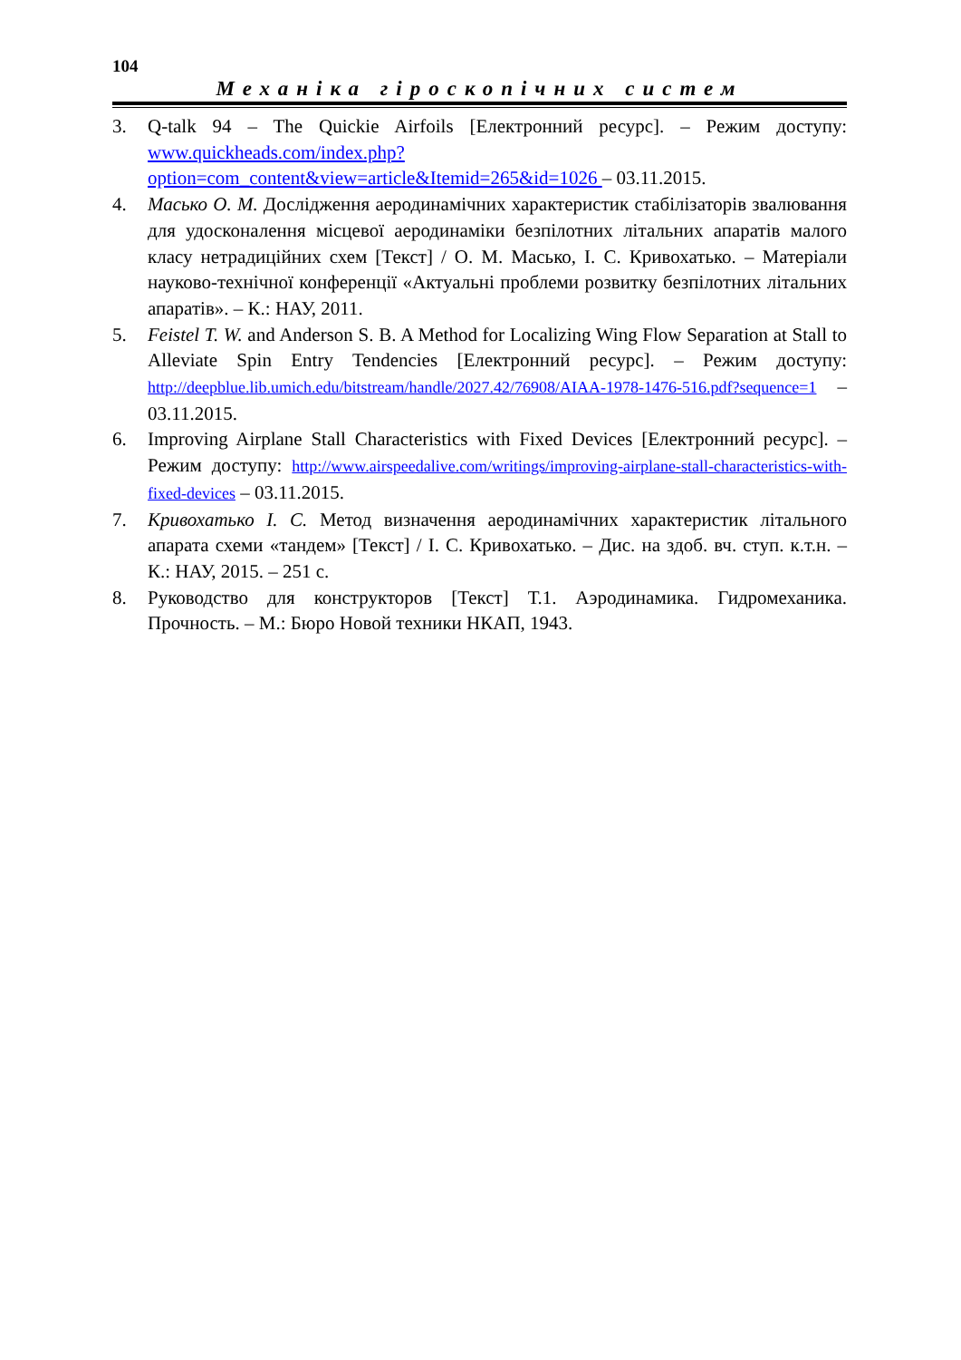104
Механіка гіроскопічних систем
3. Q-talk 94 – The Quickie Airfoils [Електронний ресурс]. – Режим доступу: www.quickheads.com/index.php?option=com_content&view=article&Itemid=265&id=1026 – 03.11.2015.
4. Масько О. М. Дослідження аеродинамічних характеристик стабілізаторів звалювання для удосконалення місцевої аеродинаміки безпілотних літальних апаратів малого класу нетрадиційних схем [Текст] / О. М. Масько, І. С. Кривохатько. – Матеріали науково-технічної конференції «Актуальні проблеми розвитку безпілотних літальних апаратів». – К.: НАУ, 2011.
5. Feistel T. W. and Anderson S. B. A Method for Localizing Wing Flow Separation at Stall to Alleviate Spin Entry Tendencies [Електронний ресурс]. – Режим доступу: http://deepblue.lib.umich.edu/bitstream/handle/2027.42/76908/AIAA-1978-1476-516.pdf?sequence=1 – 03.11.2015.
6. Improving Airplane Stall Characteristics with Fixed Devices [Електронний ресурс]. – Режим доступу: http://www.airspeedalive.com/writings/improving-airplane-stall-characteristics-with-fixed-devices – 03.11.2015.
7. Кривохатько І. С. Метод визначення аеродинамічних характеристик літального апарата схеми «тандем» [Текст] / І. С. Кривохатько. – Дис. на здоб. вч. ступ. к.т.н. – К.: НАУ, 2015. – 251 с.
8. Руководство для конструкторов [Текст] Т.1. Аэродинамика. Гидромеханика. Прочность. – М.: Бюро Новой техники НКАП, 1943.